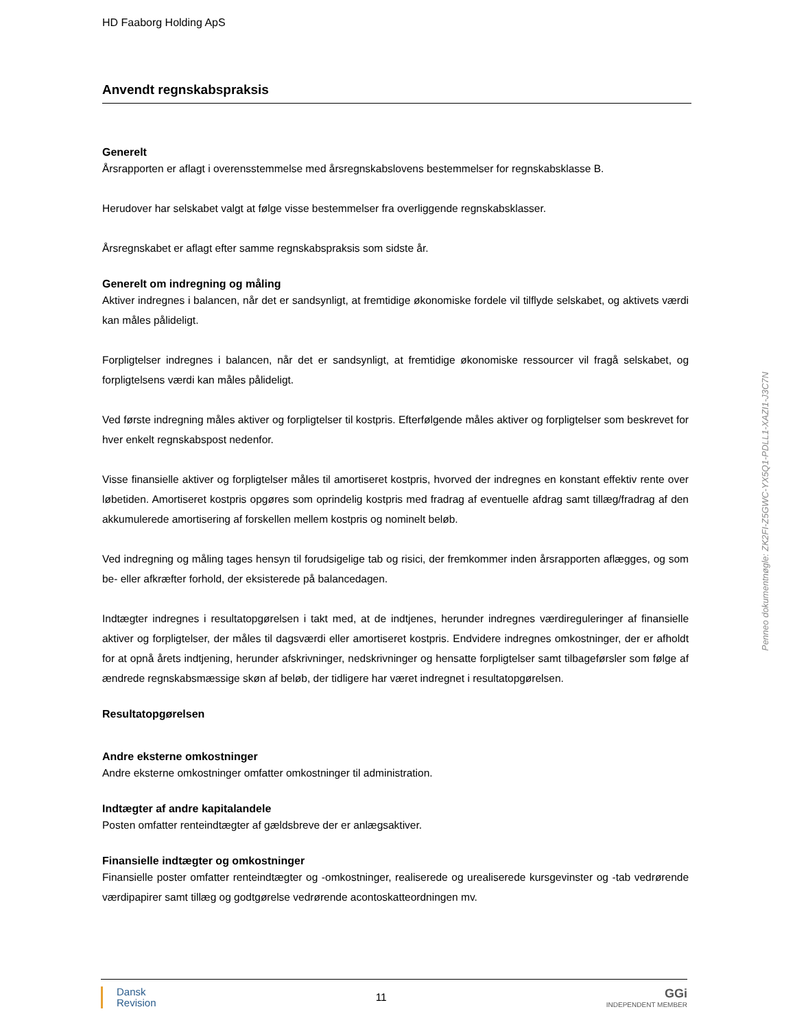HD Faaborg Holding ApS
Anvendt regnskabspraksis
Generelt
Årsrapporten er aflagt i overensstemmelse med årsregnskabslovens bestemmelser for regnskabsklasse B.
Herudover har selskabet valgt at følge visse bestemmelser fra overliggende regnskabsklasser.
Årsregnskabet er aflagt efter samme regnskabspraksis som sidste år.
Generelt om indregning og måling
Aktiver indregnes i balancen, når det er sandsynligt, at fremtidige økonomiske fordele vil tilflyde selskabet, og aktivets værdi kan måles pålideligt.
Forpligtelser indregnes i balancen, når det er sandsynligt, at fremtidige økonomiske ressourcer vil fragå selskabet, og forpligtelsens værdi kan måles pålideligt.
Ved første indregning måles aktiver og forpligtelser til kostpris. Efterfølgende måles aktiver og forpligtelser som beskrevet for hver enkelt regnskabspost nedenfor.
Visse finansielle aktiver og forpligtelser måles til amortiseret kostpris, hvorved der indregnes en konstant effektiv rente over løbetiden. Amortiseret kostpris opgøres som oprindelig kostpris med fradrag af eventuelle afdrag samt tillæg/fradrag af den akkumulerede amortisering af forskellen mellem kostpris og nominelt beløb.
Ved indregning og måling tages hensyn til forudsigelige tab og risici, der fremkommer inden årsrapporten aflægges, og som be- eller afkræfter forhold, der eksisterede på balancedagen.
Indtægter indregnes i resultatopgørelsen i takt med, at de indtjenes, herunder indregnes værdireguleringer af finansielle aktiver og forpligtelser, der måles til dagsværdi eller amortiseret kostpris. Endvidere indregnes omkostninger, der er afholdt for at opnå årets indtjening, herunder afskrivninger, nedskrivninger og hensatte forpligtelser samt tilbageførsler som følge af ændrede regnskabsmæssige skøn af beløb, der tidligere har været indregnet i resultatopgørelsen.
Resultatopgørelsen
Andre eksterne omkostninger
Andre eksterne omkostninger omfatter omkostninger til administration.
Indtægter af andre kapitalandele
Posten omfatter renteindtægter af gældsbreve der er anlægsaktiver.
Finansielle indtægter og omkostninger
Finansielle poster omfatter renteindtægter og -omkostninger, realiserede og urealiserede kursgevinster og -tab vedrørende værdipapirer samt tillæg og godtgørelse vedrørende acontoskatteordningen mv.
Dansk
Revision
11
GGi
INDEPENDENT MEMBER
Penneo dokumentnøgle: ZK2FI-Z5GWC-YX5Q1-PDLL1-XAZI1-J3C7N